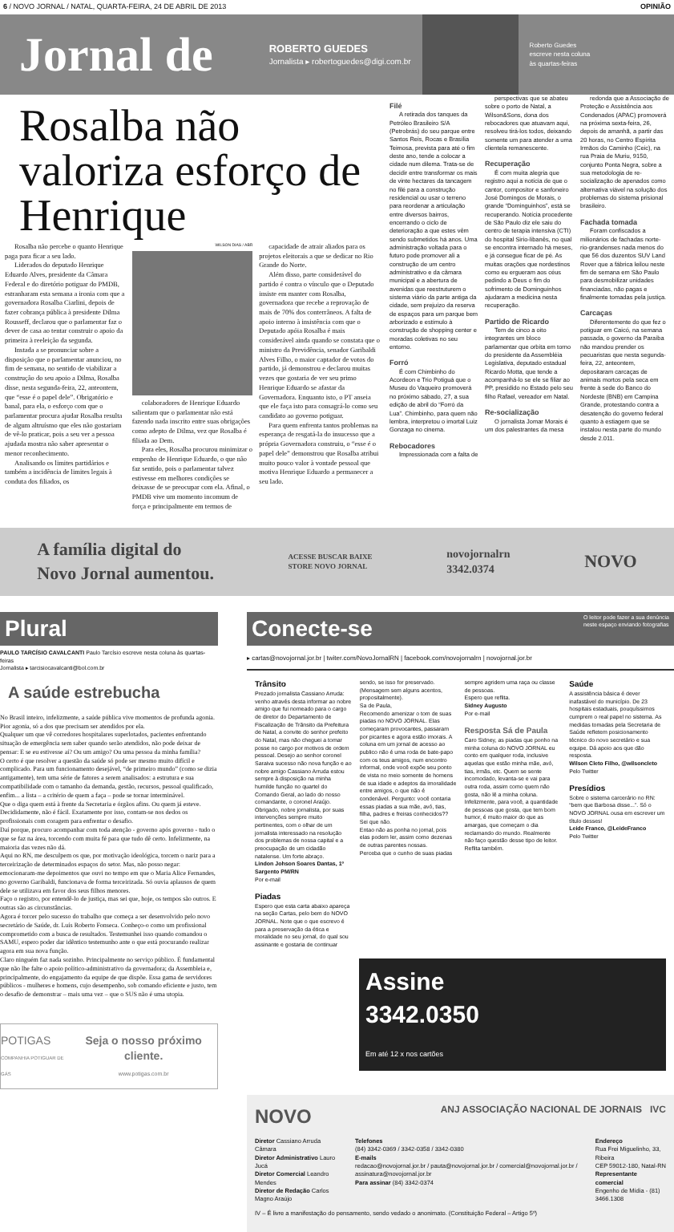6 / NOVO JORNAL / NATAL, QUARTA-FEIRA, 24 DE ABRIL DE 2013 OPINIÃO
Jornal de ROBERTO GUEDES
Jornalista ▸ robertoguedes@digi.com.br Roberto Guedes
escreve nesta coluna
às quartas-feiras
Rosalba não valoriza esforço de Henrique
Rosalba não percebe o quanto Henrique paga para ficar a seu lado.
Liderados do deputado Henrique Eduardo Alves, presidente da Câmara Federal e do diretório potiguar do PMDB, estranharam esta semana a ironia com que a governadora Rosalba Ciarlini, depois de fazer cobrança pública à presidente Dilma Rousseff, declarou que o parlamentar faz o dever de casa ao tentar construir o apoio da primeira à reeleição da segunda.
Instada a se pronunciar sobre a disposição que o parlamentar anunciou, no fim de semana, no sentido de viabilizar a construção do seu apoio a Dilma, Rosalba disse, nesta segunda-feira, 22, anteontem, que “esse é o papel dele”. Obrigatório e banal, para ela, o esforço com que o parlamentar procura ajudar Rosalba resulta de algum altruísmo que eles não gostariam de vê-lo praticar, pois a seu ver a pessoa ajudada mostra não saber apresentar o menor reconhecimento.
Analisando os limites partidários e também a incidência de limites legais à conduta dos filiados, os
WILSON DIAS / ABR
colaboradores de Henrique Eduardo salientam que o parlamentar não está fazendo nada inscrito entre suas obrigações como adepto de Dilma, vez que Rosalba é filiada ao Dem.
Para eles, Rosalba procurou minimizar o empenho de Henrique Eduardo, o que não faz sentido, pois o parlamentar talvez estivesse em melhores condições se deixasse de se preocupar com ela. Afinal, o PMDB vive um momento incomum de força e principalmente em termos de
capacidade de atrair aliados para os projetos eleitorais a que se dedicar no Rio Grande do Norte.
Além disso, parte considerável do partido é contra o vínculo que o Deputado insiste em manter com Rosalba, governadora que recebe a reprovação de mais de 70% dos conterrâneos. A falta de apoio interno à insistência com que o Deputado apóia Rosalba é mais considerável ainda quando se constata que o ministro da Previdência, senador Garibaldi Alves Filho, o maior captador de votos do partido, já demonstrou e declarou muitas vezes que gostaria de ver seu primo Henrique Eduardo se afastar da Governadora. Enquanto isto, o PT anseia que ele faça isto para consagrá-lo como seu candidato ao governo potiguar.
Para quem enfrenta tantos problemas na esperança de resgatá-la do insucesso que a própria Governadora construiu, o “esse é o papel dele” demonstrou que Rosalba atribui muito pouco valor à vontade pessoal que motiva Henrique Eduardo a permanecer a seu lado.
Filé
A retirada dos tanques da Petróleo Brasileiro S/A (Petrobrás) do seu parque entre Santos Reis, Rocas e Brasília Teimosa, prevista para até o fim deste ano, tende a colocar a cidade num dilema. Trata-se de decidir entre transformar os mais de vinte hectares da tancagem no filé para a construção residencial ou usar o terreno para reordenar a articulação entre diversos bairros, encerrando o ciclo de deterioração a que estes vêm sendo submetidos há anos. Uma administração voltada para o futuro pode promover ali a construção de um centro administrativo e da câmara municipal e a abertura de avenidas que reestruturem o sistema viário da parte antiga da cidade, sem prejuízo da reserva de espaços para um parque bem arborizado e estímulo à construção de shopping center e moradas coletivas no seu entorno.
Forró
É com Chimbinho do Acordeon e Trio Potiguá que o Museu do Vaqueiro promoverá no próximo sábado, 27, a sua edição de abril do “Forró da Lua”. Chimbinho, para quem não lembra, interpretou o imortal Luiz Gonzaga no cinema.
Rebocadores
Impressionada com a falta de
perspectivas que se abateu sobre o porto de Natal, a Wilson&Sons, dona dos rebocadores que atuavam aqui, resolveu tirá-los todos, deixando somente um para atender a uma clientela remanescente.
Recuperação
É com muita alegria que registro aqui a notícia de que o cantor, compositor e sanfoneiro José Domingos de Morais, o grande “Dominguinhos”, está se recuperando. Notícia procedente de São Paulo diz ele saiu do centro de terapia intensiva (CTI) do hospital Sirio-libanês, no qual se encontra internado há meses, e já consegue ficar de pé. As muitas orações que nordestinos como eu ergueram aos céus pedindo a Deus o fim do sofrimento de Dominguinhos ajudaram a medicina nesta recuperação.
Partido de Ricardo
Tem de cinco a oito integrantes um bloco parlamentar que orbita em torno do presidente da Assembléia Legislativa, deputado estadual Ricardo Motta, que tende a acompanhá-lo se ele se filiar ao PP, presidido no Estado pelo seu filho Rafael, vereador em Natal.
Re-socialização
O jornalista Jomar Morais é um dos palestrantes da mesa
redonda que a Associação de Proteção e Assistência aos Condenados (APAC) promoverá na próxima sexta-feira, 26, depois de amanhã, a partir das 20 horas, no Centro Espírita Irmãos do Caminho (Ceic), na rua Praia de Muriu, 9150, conjunto Ponta Negra, sobre a sua metodologia de re-socialização de apenados como alternativa viável na solução dos problemas do sistema prisional brasileiro.
Fachada tomada
Foram confiscados a milionários de fachadas norte-rio-grandenses nada menos do que 56 dos duzentos SUV Land Rover que a fábrica leilou neste fim de semana em São Paulo para desmobilizar unidades financiadas, não pagas e finalmente tomadas pela justiça.
Carcaças
Diferentemente do que fez o potiguar em Caicó, na semana passada, o governo da Paraíba não mandou prender os pecuaristas que nesta segunda-feira, 22, anteontem, depositaram carcaças de animais mortos pela seca em frente à sede do Banco do Nordeste (BNB) em Campina Grande, protestando contra a desatenção do governo federal quanto à estiagem que se instalou nesta parte do mundo desde 2.011.
A família digital do
Novo Jornal aumentou. ACESSE BUSCAR BAIXE
STORE NOVO JORNAL novojornalrn
3342.0374 NOVO
Plural
PAULO TARCÍSIO CAVALCANTI Paulo Tarcísio escreve nesta coluna às quartas-feiras
Jornalista ▸ tarcisiocavalcanti@bol.com.br
A saúde estrebucha
No Brasil inteiro, infelizmente, a saúde pública vive momentos de profunda agonia. Pior agonia, só a dos que precisam ser atendidos por ela.
Qualquer um que vê corredores hospitalares superlotados, pacientes enfrentando situação de emergência sem saber quando serão atendidos, não pode deixar de pensar: E se eu estivesse aí? Ou um amigo? Ou uma pessoa da minha família?
O certo é que resolver a questão da saúde só pode ser mesmo muito difícil e complicado. Para um funcionamento desejável, “de primeiro mundo” (como se dizia antigamente), tem uma série de fatores a serem analisados: a estrutura e sua compatibilidade com o tamanho da demanda, gestão, recursos, pessoal qualificado, enfim... a lista – a critério de quem a faça – pode se tornar interminável.
Que o diga quem está à frente da Secretaria e órgãos afins. Ou quem já esteve.
Decididamente, não é fácil. Exatamente por isso, contam-se nos dedos os profissionais com coragem para enfrentar o desafio.
Daí porque, procuro acompanhar com toda atenção - governo após governo - tudo o que se faz na área, torcendo com muita fé para que tudo dê certo. Infelizmente, na maioria das vezes não dá.
Aqui no RN, me desculpem os que, por motivação ideológica, torcem o nariz para a terceirização de determinados espaços do setor. Mas, não posso negar: emocionaram-me depoimentos que ouvi no tempo em que o Maria Alice Fernandes, no governo Garibaldi, funcionava de forma terceirizada. Só ouvia aplausos de quem dele se utilizava em favor dos seus filhos menores.
Faço o registro, por entendê-lo de justiça, mas sei que, hoje, os tempos são outros. E outras são as circunstâncias.
Agora é torcer pelo sucesso do trabalho que começa a ser desenvolvido pelo novo secretário de Saúde, dr. Luís Roberto Fonseca. Conheço-o como um profissional comprometido com a busca de resultados. Testemunhei isso quando comandou o SAMU, espero poder dar idêntico testemunho ante o que está procurando realizar agora em sua nova função.
Claro ninguém faz nada sozinho. Principalmente no serviço público. É fundamental que não lhe falte o apoio político-administrativo da governadora; da Assembleia e, principalmente, do engajamento da equipe de que dispõe. Essa gama de servidores públicos - mulheres e homens, cujo desempenho, sob comando eficiente e justo, tem o desafio de demonstrar – mais uma vez – que o SUS não é uma utopia.
POTIGAS
COMPANHIA POTIGUAR DE GÁS Seja o nosso próximo cliente.
www.potigas.com.br
Conecte-se O leitor pode fazer a sua denúncia
neste espaço enviando fotografias
▸ cartas@novojornal.jor.br | twiter.com/NovoJornalRN | facebook.com/novojornalrn | novojornal.jor.br
Trânsito
Prezado jornalista Cassiano Arruda: venho através desta informar ao nobre amigo que fui nomeado para o cargo de diretor do Departamento de Fiscalização de Trânsito da Prefeitura de Natal, a convite do senhor prefeito do Natal, mas não cheguei a tomar posse no cargo por motivos de ordem pessoal. Desejo ao senhor coronel Saraiva sucesso não nova função e ao nobre amigo Cassiano Arruda estou sempre à disposição na minha humilde função no quartel do Comando Geral, ao lado do nosso comandante, o coronel Araújo. Obrigado, nobre jornalista, por suas intervenções sempre muito pertinentes, com o olhar de um jornalista interessado na resolução dos problemas de nossa capital e a preocupação de um cidadão natalense. Um forte abraço.
Lindon Johson Soares Dantas, 1º Sargento PM/RN
Por e-mail
Piadas
Espero que esta carta abaixo apareça na seção Cartas, pelo bem do NOVO JORNAL. Note que o que escrevo é para a preservação da ética e moralidade no seu jornal, do qual sou assinante e gostaria de continuar
sendo, se isso for preservado. (Mensagem sem alguns acentos, propositalmente).
Sa de Paula,
Recomendo amenizar o tom de suas piadas no NOVO JORNAL. Elas começaram provocantes, passaram por picantes e agora estão imorais. A coluna em um jornal de acesso ao publico não é uma roda de bate-papo com os teus amigos, num encontro informal, onde você expõe seu ponto de vista no meio somente de homens de sua idade e adeptos da imoralidade entre amigos, o que não é condenável. Pergunto: você contaria essas piadas a sua mãe, avó, tias, filha, padres e freiras conhecidos?? Sei que não.
Entao não as ponha no jornal, pois elas podem ler, assim como dezenas de outras parentes nossas.
Perceba que o cunho de suas piadas
sempre agridem uma raça ou classe de pessoas.
Espero que reflita.
Sidney Augusto
Por e-mail
Resposta Sá de Paula
Caro Sidney, as piadas que ponho na minha coluna do NOVO JORNAL eu conto em qualquer roda, inclusive aquelas que estão minha mãe, avó, tias, irmãs, etc. Quem se sente incomodado, levanta-se e vai para outra roda, assim como quem não gosta, não lê a minha coluna. Infelizmente, para você, a quantidade de pessoas que gosta, que tem bom humor, é muito maior do que as amargas, que começam o dia reclamando do mundo. Realmente não faço questão desse tipo de leitor. Reflita também.
Saúde
A assistência básica é dever inafastável do município. De 23 hospitais estaduais, pouquíssimos cumprem o real papel no sistema. As medidas tomadas pela Secretaria de Saúde refletem posicionamento técnico do novo secretário e sua equipe. Dá apoio aos que dão resposta.
Wilson Cleto Filho, @wilsoncleto
Pelo Twitter
Presídios
Sobre o sistema carcerário no RN: “bem que Barbosa disse...”. Só o NOVO JORNAL ousa em escrever um título desses!
Leide Franco, @LeideFranco
Pelo Twitter
Assine
3342.0350
Em até 12 x nos cartões
NOVO ANJ ASSOCIAÇÃO NACIONAL DE JORNAIS IVC
Diretor Cassiano Arruda Câmara
Diretor Administrativo Lauro Jucá
Diretor Comercial Leandro Mendes
Diretor de Redação Carlos Magno Araújo
Telefones
(84) 3342-0369 / 3342-0358 / 3342-0380
E-mails
redacao@novojornal.jor.br / pauta@novojornal.jor.br / comercial@novojornal.jor.br / assinatura@novojornal.jor.br
Para assinar (84) 3342-0374
Endereço
Rua Frei Miguelinho, 33, Ribeira
CEP 59012-180, Natal-RN
Representante comercial
Engenho de Mídia - (81) 3466.1308
IV – É livre a manifestação do pensamento, sendo vedado o anonimato. (Constituição Federal – Artigo 5º)